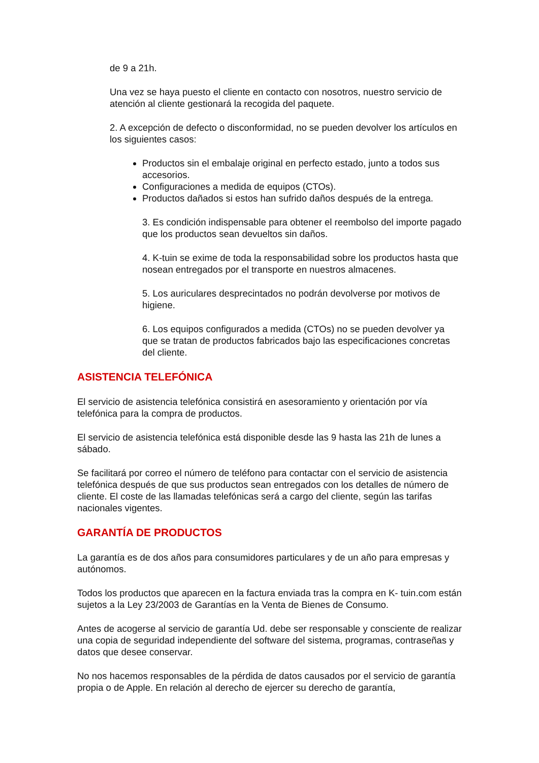de 9 a 21h.
Una vez se haya puesto el cliente en contacto con nosotros, nuestro servicio de atención al cliente gestionará la recogida del paquete.
2. A excepción de defecto o disconformidad, no se pueden devolver los artículos en los siguientes casos:
Productos sin el embalaje original en perfecto estado, junto a todos sus accesorios.
Configuraciones a medida de equipos (CTOs).
Productos dañados si estos han sufrido daños después de la entrega.
3. Es condición indispensable para obtener el reembolso del importe pagado que los productos sean devueltos sin daños.
4. K-tuin se exime de toda la responsabilidad sobre los productos hasta que nosean entregados por el transporte en nuestros almacenes.
5. Los auriculares desprecintados no podrán devolverse por motivos de higiene.
6. Los equipos configurados a medida (CTOs) no se pueden devolver ya que se tratan de productos fabricados bajo las especificaciones concretas del cliente.
ASISTENCIA TELEFÓNICA
El servicio de asistencia telefónica consistirá en asesoramiento y orientación por vía telefónica para la compra de productos.
El servicio de asistencia telefónica está disponible desde las 9 hasta las 21h de lunes a sábado.
Se facilitará por correo el número de teléfono para contactar con el servicio de asistencia telefónica después de que sus productos sean entregados con los detalles de número de cliente. El coste de las llamadas telefónicas será a cargo del cliente, según las tarifas nacionales vigentes.
GARANTÍA DE PRODUCTOS
La garantía es de dos años para consumidores particulares y de un año para empresas y autónomos.
Todos los productos que aparecen en la factura enviada tras la compra en K- tuin.com están sujetos a la Ley 23/2003 de Garantías en la Venta de Bienes de Consumo.
Antes de acogerse al servicio de garantía Ud. debe ser responsable y consciente de realizar una copia de seguridad independiente del software del sistema, programas, contraseñas y datos que desee conservar.
No nos hacemos responsables de la pérdida de datos causados por el servicio de garantía propia o de Apple. En relación al derecho de ejercer su derecho de garantía,